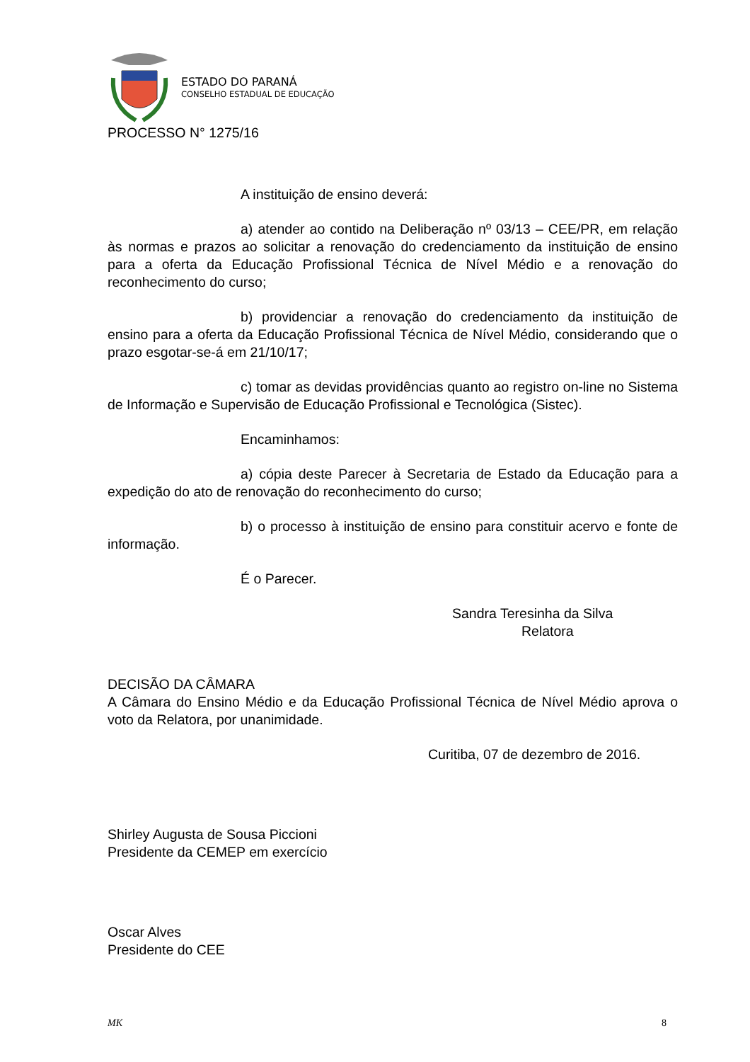ESTADO DO PARANÁ
CONSELHO ESTADUAL DE EDUCAÇÃO
PROCESSO N° 1275/16
A instituição de ensino deverá:
a) atender ao contido na Deliberação nº 03/13 – CEE/PR, em relação às normas e prazos ao solicitar a renovação do credenciamento da instituição de ensino para a oferta da Educação Profissional Técnica de Nível Médio e a renovação do reconhecimento do curso;
b) providenciar a renovação do credenciamento da instituição de ensino para a oferta da Educação Profissional Técnica de Nível Médio, considerando que o prazo esgotar-se-á em 21/10/17;
c) tomar as devidas providências quanto ao registro on-line no Sistema de Informação e Supervisão de Educação Profissional e Tecnológica (Sistec).
Encaminhamos:
a) cópia deste Parecer à Secretaria de Estado da Educação para a expedição do ato de renovação do reconhecimento do curso;
b) o processo à instituição de ensino para constituir acervo e fonte de informação.
É o Parecer.
Sandra Teresinha da Silva
Relatora
DECISÃO DA CÂMARA
A Câmara do Ensino Médio e da Educação Profissional Técnica de Nível Médio aprova o voto da Relatora, por unanimidade.
Curitiba, 07 de dezembro de 2016.
Shirley Augusta de Sousa Piccioni
Presidente da CEMEP em exercício
Oscar Alves
Presidente do CEE
MK 8